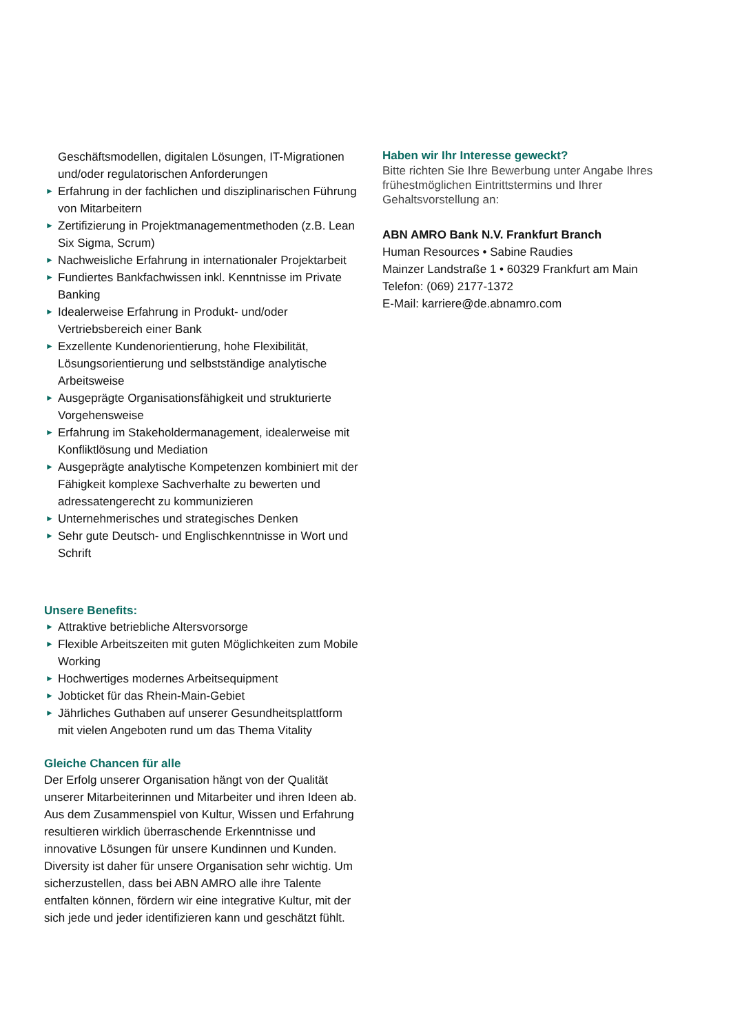Geschäftsmodellen, digitalen Lösungen, IT-Migrationen und/oder regulatorischen Anforderungen
► Erfahrung in der fachlichen und disziplinarischen Führung von Mitarbeitern
► Zertifizierung in Projektmanagementmethoden (z.B. Lean Six Sigma, Scrum)
► Nachweisliche Erfahrung in internationaler Projektarbeit
► Fundiertes Bankfachwissen inkl. Kenntnisse im Private Banking
► Idealerweise Erfahrung in Produkt- und/oder Vertriebsbereich einer Bank
► Exzellente Kundenorientierung, hohe Flexibilität, Lösungsorientierung und selbstständige analytische Arbeitsweise
► Ausgeprägte Organisationsfähigkeit und strukturierte Vorgehensweise
► Erfahrung im Stakeholdermanagement, idealerweise mit Konfliktlösung und Mediation
► Ausgeprägte analytische Kompetenzen kombiniert mit der Fähigkeit komplexe Sachverhalte zu bewerten und adressatengerecht zu kommunizieren
► Unternehmerisches und strategisches Denken
► Sehr gute Deutsch- und Englischkenntnisse in Wort und Schrift
Unsere Benefits:
► Attraktive betriebliche Altersvorsorge
► Flexible Arbeitszeiten mit guten Möglichkeiten zum Mobile Working
► Hochwertiges modernes Arbeitsequipment
► Jobticket für das Rhein-Main-Gebiet
► Jährliches Guthaben auf unserer Gesundheitsplattform mit vielen Angeboten rund um das Thema Vitality
Gleiche Chancen für alle
Der Erfolg unserer Organisation hängt von der Qualität unserer Mitarbeiterinnen und Mitarbeiter und ihren Ideen ab. Aus dem Zusammenspiel von Kultur, Wissen und Erfahrung resultieren wirklich überraschende Erkenntnisse und innovative Lösungen für unsere Kundinnen und Kunden. Diversity ist daher für unsere Organisation sehr wichtig. Um sicherzustellen, dass bei ABN AMRO alle ihre Talente entfalten können, fördern wir eine integrative Kultur, mit der sich jede und jeder identifizieren kann und geschätzt fühlt.
Haben wir Ihr Interesse geweckt?
Bitte richten Sie Ihre Bewerbung unter Angabe Ihres frühestmöglichen Eintrittstermins und Ihrer Gehaltsvorstellung an:
ABN AMRO Bank N.V. Frankfurt Branch
Human Resources • Sabine Raudies
Mainzer Landstraße 1 • 60329 Frankfurt am Main
Telefon: (069) 2177-1372
E-Mail: karriere@de.abnamro.com